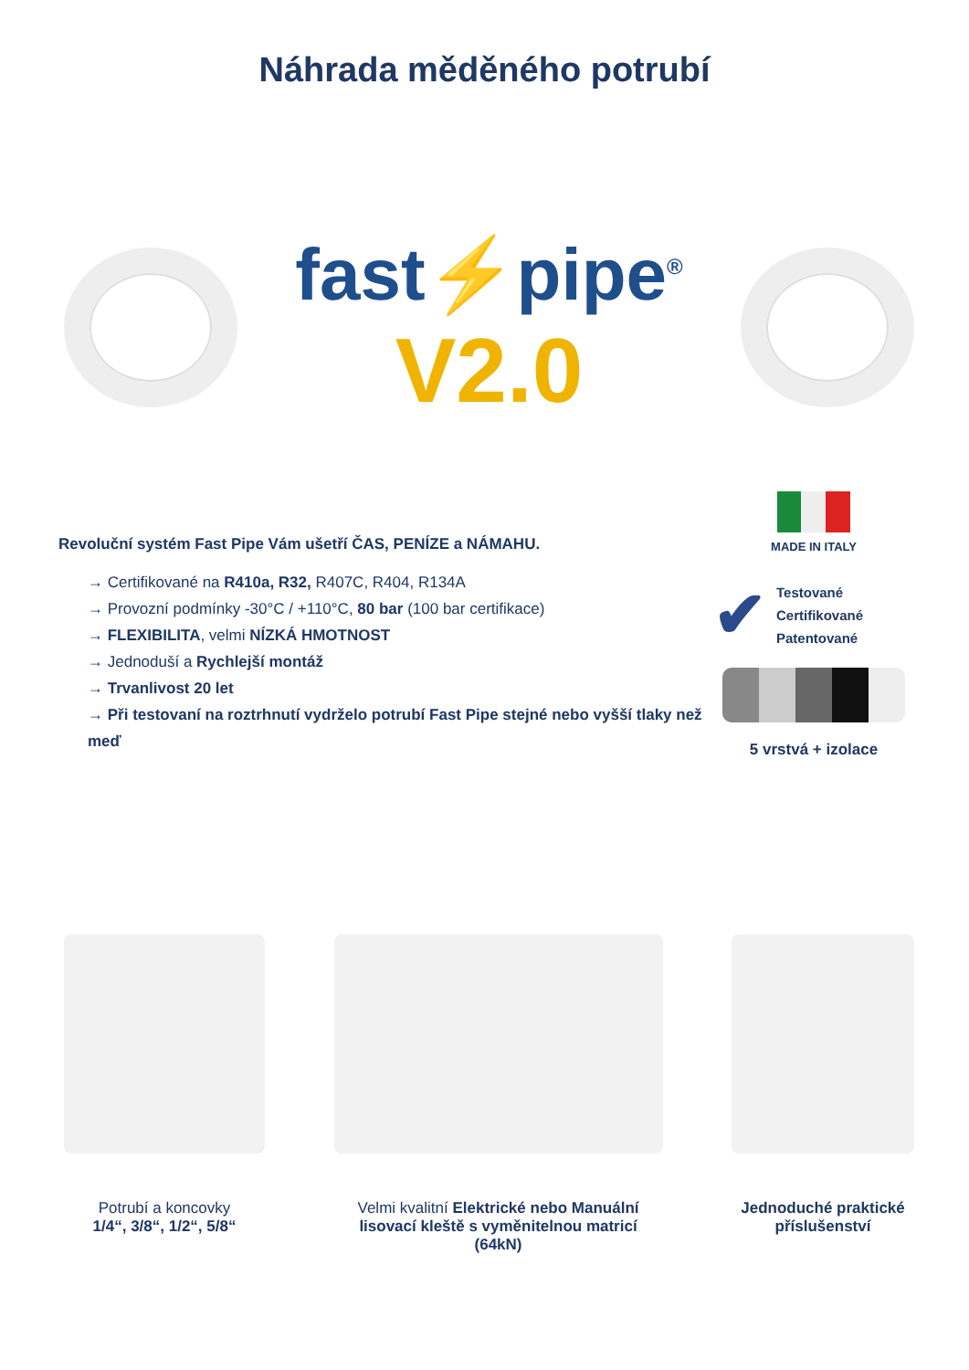Náhrada měděného potrubí
fast⚡pipe<sup>®</sup>
V2.0
Revoluční systém Fast Pipe Vám ušetří ČAS, PENÍZE a NÁMAHU.
→ Certifikované na R410a, R32, R407C, R404, R134A
→ Provozní podmínky -30°C / +110°C, 80 bar (100 bar certifikace)
→ FLEXIBILITA, velmi NÍZKÁ HMOTNOST
→ Jednoduší a Rychlejší montáž
→ Trvanlivost 20 let
→ Při testovaní na roztrhnutí vydrželo potrubí Fast Pipe stejné nebo vyšší tlaky než meď
MADE IN ITALY
✔
Testované
Certifikované
Patentované
5 vrstvá + izolace
Potrubí a koncovky
1/4“, 3/8“, 1/2“, 5/8“
Velmi kvalitní Elektrické nebo Manuální lisovací kleště s vyměnitelnou matricí (64kN)
Jednoduché praktické příslušenství